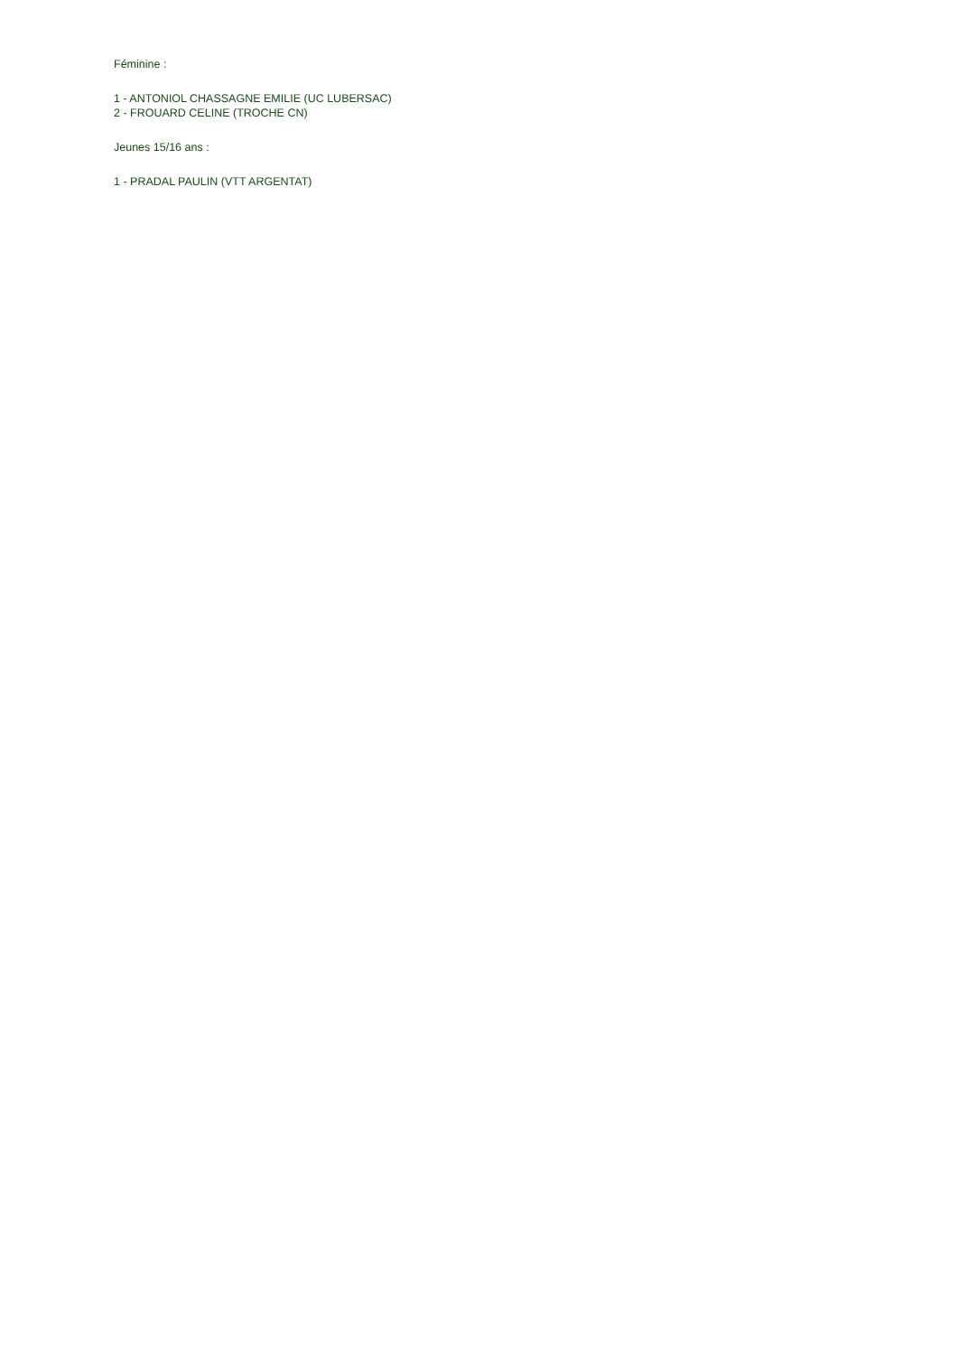Féminine :
1 - ANTONIOL CHASSAGNE EMILIE (UC LUBERSAC)
2 - FROUARD CELINE (TROCHE CN)
Jeunes 15/16 ans :
1 - PRADAL PAULIN (VTT ARGENTAT)